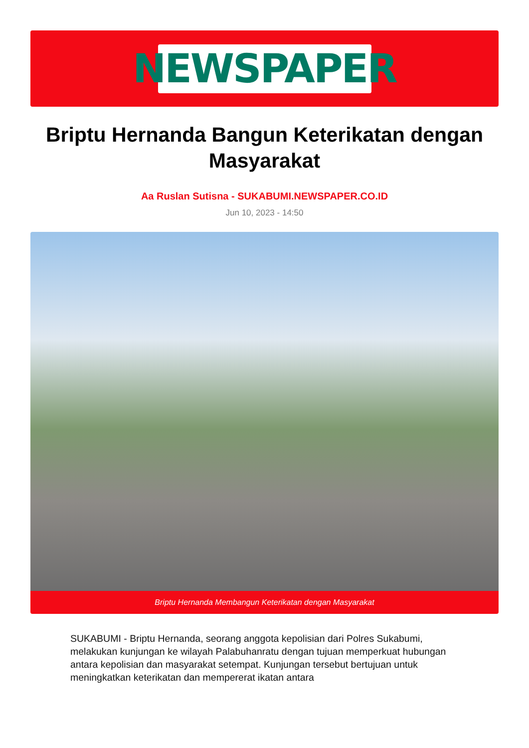NEWSPAPER
Briptu Hernanda Bangun Keterikatan dengan Masyarakat
Aa Ruslan Sutisna - SUKABUMI.NEWSPAPER.CO.ID
Jun 10, 2023 - 14:50
Briptu Hernanda Membangun Keterikatan dengan Masyarakat
SUKABUMI - Briptu Hernanda, seorang anggota kepolisian dari Polres Sukabumi, melakukan kunjungan ke wilayah Palabuhanratu dengan tujuan memperkuat hubungan antara kepolisian dan masyarakat setempat. Kunjungan tersebut bertujuan untuk meningkatkan keterikatan dan mempererat ikatan antara